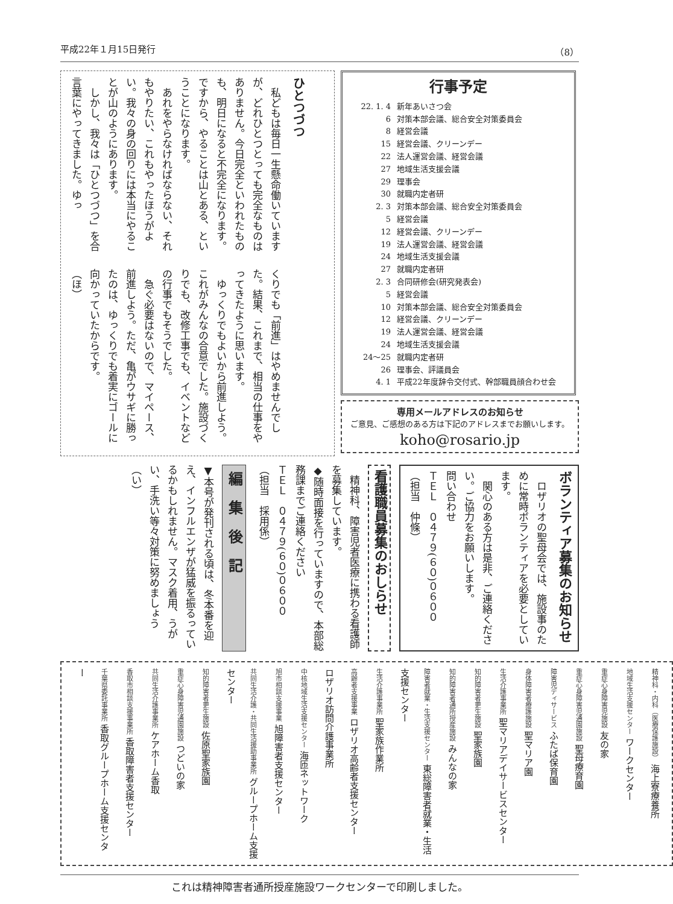平成22年１月15日発行 （8）
行事予定
22. 1. 4 新年あいさつ会
6 対策本部会議、総合安全対策委員会
8 経営会議
15 経営会議、クリーンデー
22 法人運営会議、経営会議
27 地域生活支援会議
29 理事会
30 就職内定者研
2. 3 対策本部会議、総合安全対策委員会
5 経営会議
12 経営会議、クリーンデー
19 法人運営会議、経営会議
24 地域生活支援会議
27 就職内定者研
2. 3 合同研修会(研究発表会)
5 経営会議
10 対策本部会議、総合安全対策委員会
12 経営会議、クリーンデー
19 法人運営会議、経営会議
24 地域生活支援会議
24〜25 就職内定者研
26 理事会、評議員会
4. 1 平成22年度辞令交付式、幹部職員顔合わせ会
専用メールアドレスのお知らせ
ご意見、ご感想のある方は下記のアドレスまでお願いします。
koho@rosario.jp
ひとつづつ
　私どもは毎日一生懸命働いていますが、どれひとつとっても完全なものはありません。今日完全といわれたものも、明日になると不完全になります。ですから、やることは山とある、ということになります。
　あれをやらなければならない、それもやりたい、これもやったほうがよい。我々の身の回りには本当にやることが山のようにあります。
　しかし、我々は「ひとつづつ」を合言葉にやってきました。ゆっ
くりでも「前進」はやめませんでした。結果、これまで、相当の仕事をやってきたように思います。
　ゆっくりでもよいから前進しよう。これがみんなの合意でした。施設づくりでも、改修工事でも、イベントなどの行事でもそうでした。
　急ぐ必要はないので、マイペース、前進しよう。ただ、亀がウサギに勝ったのは、ゆっくりでも着実にゴールに向かっていたからです。
（ほ）
ボランティア募集のお知らせ
　ロザリオの聖母会では、施設事のために常時ボランティアを必要としています。
　関心のある方は是非、ご連絡ください。ご協力をお願いします。
問い合わせ
ＴＥＬ　０４７９(６０)０６００
（担当　仲條）
看護職員募集のおしらせ
　精神科、障害児者医療に携わる看護師を募集しています。
◆随時面接を行っていますので、本部総務課までご連絡ください
ＴＥＬ　０４７９(６０)０６００
（担当　採用係）
編　集　後　記
▼本号が発刊される頃は、冬本番を迎え、インフルエンザが猛威を振るっているかもしれません。マスク着用、うがい、手洗い等々対策に努めましょう
（い）
精神科・内科（医療保護施設） 海上寮療養所
地域生活支援センター ワークセンター
重症心身障害児施設 友の家
重症心身障害児通園施設 聖母療育園
障害児ディサービス ふたば保育園
身体障害者療護施設 聖マリア園
生活介護事業所 聖マリアデイサービスセンター
知的障害者更生施設 聖家族園
知的障害者通所授産施設 みんなの家
障害者就業・生活支援センター 東総障害者就業・生活支援センター
生活介護事業所 聖家族作業所
高齢者支援事業 ロザリオ高齢者支援センター
ロザリオ訪問介護事業所
中核地域生活支援センター 海匝ネットワーク
旭市相談支援事業 旭障害者支援センター
共同生活介護・共同生活援助事業所 グループホーム支援センター
知的障害者更生施設 佐原聖家族園
重症心身障害児通園施設 つどいの家
共同生活介護事業所 ケアホーム香取
香取市相談支援事業所 香取障害者支援センター
千葉県委託事業所 香取グループホーム支援センター
これは精神障害者通所授産施設ワークセンターで印刷しました。